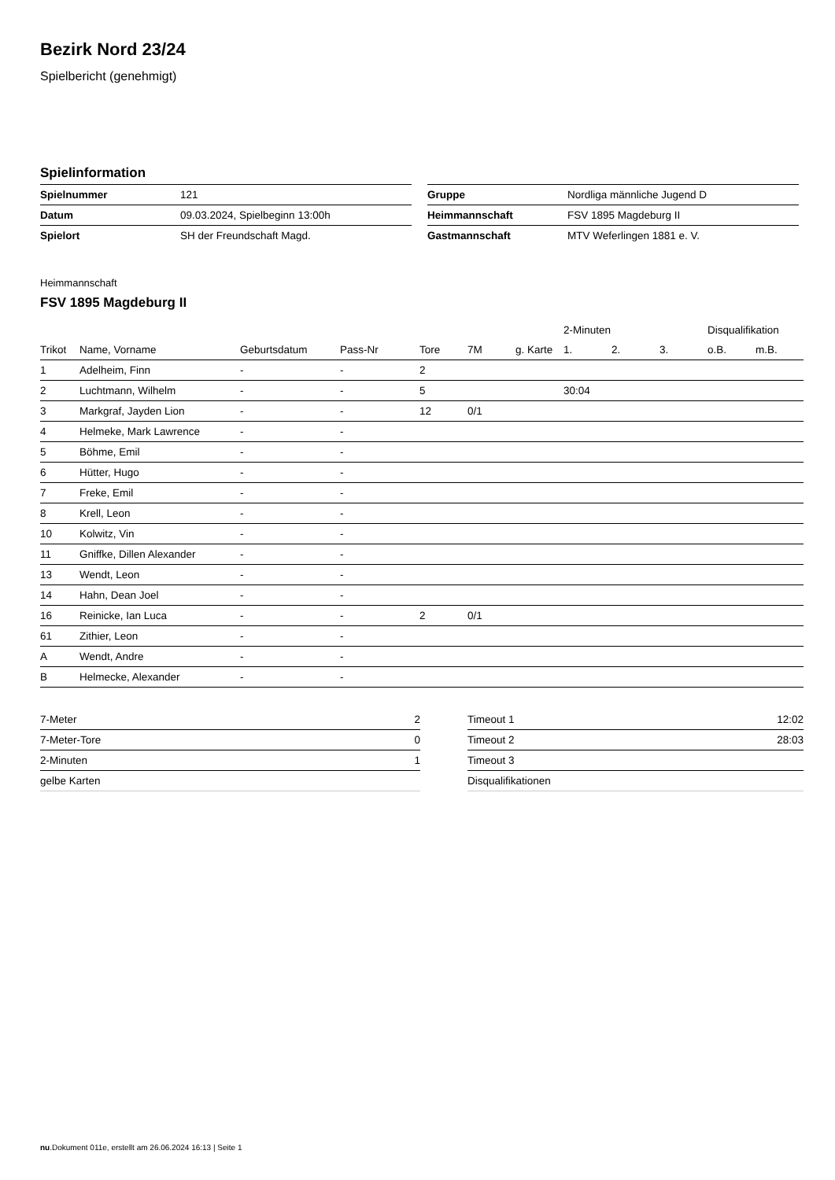Bezirk Nord 23/24
Spielbericht (genehmigt)
Spielinformation
| Spielnummer | 121 |
| Datum | 09.03.2024, Spielbeginn 13:00h |
| Spielort | SH der Freundschaft Magd. |
| Gruppe | Nordliga männliche Jugend D |
| Heimmannschaft | FSV 1895 Magdeburg II |
| Gastmannschaft | MTV Weferlingen 1881 e. V. |
Heimmannschaft
FSV 1895 Magdeburg II
| | | | | | | | 2-Minuten | | | Disqualifikation | |
| --- | --- | --- | --- | --- | --- | --- | --- | --- | --- | --- | --- |
| Trikot | Name, Vorname | Geburtsdatum | Pass-Nr | Tore | 7M | g. Karte | 1. | 2. | 3. | o.B. | m.B. |
| 1 | Adelheim, Finn | - | - | 2 | | | | | | | |
| 2 | Luchtmann, Wilhelm | - | - | 5 | | | 30:04 | | | | |
| 3 | Markgraf, Jayden Lion | - | - | 12 | 0/1 | | | | | | |
| 4 | Helmeke, Mark Lawrence | - | - | | | | | | | | |
| 5 | Böhme, Emil | - | - | | | | | | | | |
| 6 | Hütter, Hugo | - | - | | | | | | | | |
| 7 | Freke, Emil | - | - | | | | | | | | |
| 8 | Krell, Leon | - | - | | | | | | | | |
| 10 | Kolwitz, Vin | - | - | | | | | | | | |
| 11 | Gniffke, Dillen Alexander | - | - | | | | | | | | |
| 13 | Wendt, Leon | - | - | | | | | | | | |
| 14 | Hahn, Dean Joel | - | - | | | | | | | | |
| 16 | Reinicke, Ian Luca | - | - | 2 | 0/1 | | | | | | |
| 61 | Zithier, Leon | - | - | | | | | | | | |
| A | Wendt, Andre | - | - | | | | | | | | |
| B | Helmecke, Alexander | - | - | | | | | | | | |
| 7-Meter | 2 |
| 7-Meter-Tore | 0 |
| 2-Minuten | 1 |
| gelbe Karten | |
| Timeout 1 | 12:02 |
| Timeout 2 | 28:03 |
| Timeout 3 | |
| Disqualifikationen | |
nu.Dokument 011e, erstellt am 26.06.2024 16:13 | Seite 1